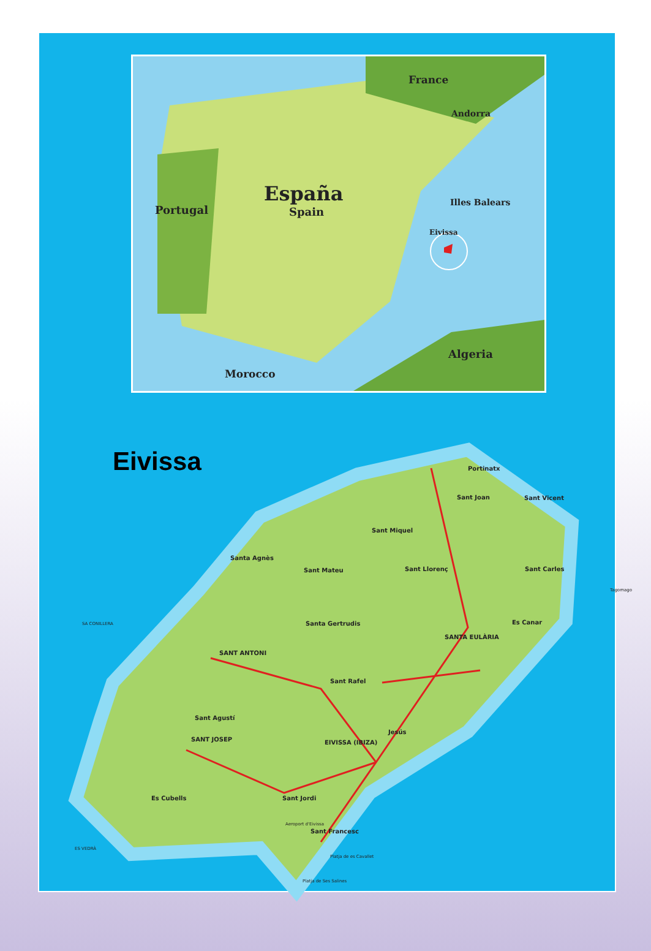France
Andorra
Portugal
España
Spain
Illes Balears
Eivissa
Algeria
Morocco
Eivissa
Portinatx
Sant Joan Sant Vicent
Sant Miquel
Santa Agnès
Sant Mateu Sant Llorenç Sant Carles
Santa Gertrudis Es Canar
SANTA EULÀRIA
SANT ANTONI
Sant Rafel
Sant Agustí
Jesús
SANT JOSEP EIVISSA (IBIZA)
Es Cubells Sant Jordi
Sant Francesc
SA CONILLERA
ES VEDRÀ
Tagomago
Aeroport d'Eivissa
Platja de es Cavallet
Platja de Ses Salines